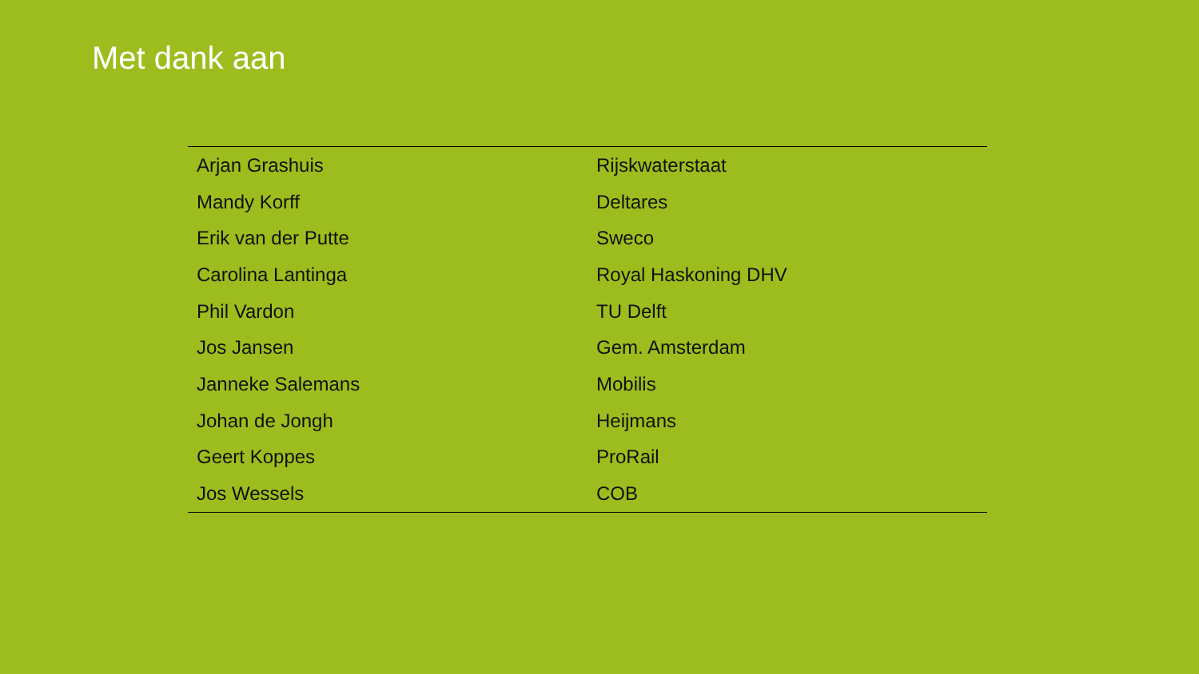Met dank aan
| Arjan Grashuis | Rijskwaterstaat |
| Mandy Korff | Deltares |
| Erik van der Putte | Sweco |
| Carolina Lantinga | Royal Haskoning DHV |
| Phil Vardon | TU Delft |
| Jos Jansen | Gem. Amsterdam |
| Janneke Salemans | Mobilis |
| Johan de Jongh | Heijmans |
| Geert Koppes | ProRail |
| Jos Wessels | COB |